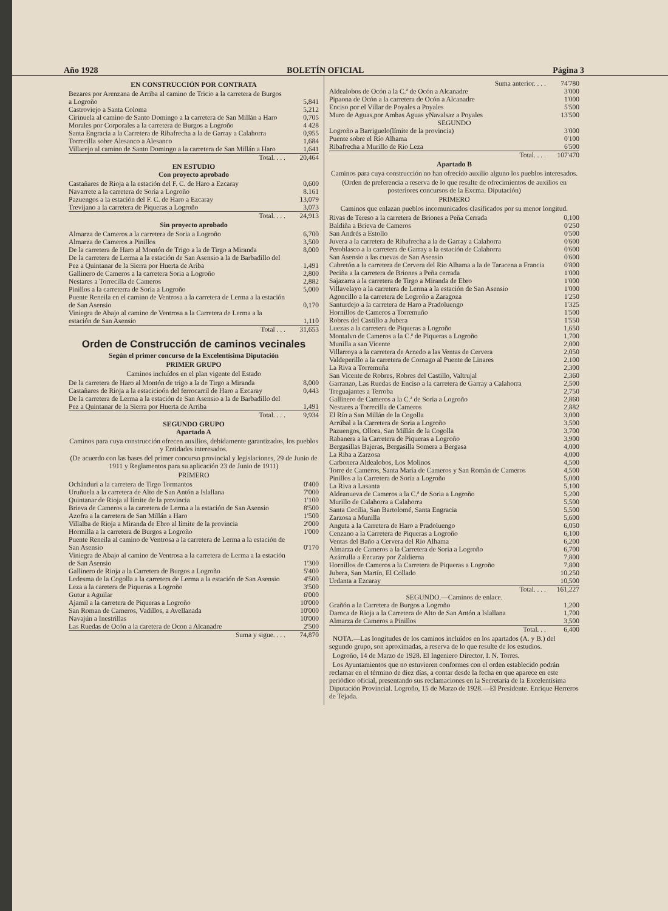Año 1928 BOLETÍN OFICIAL Página 3
EN CONSTRUCCIÓN POR CONTRATA
| Bezares por Arenzana de Arriba al camino de Tricio a la carretera de Burgos a Logroño | 5,841 |
| Castroviejo a Santa Coloma | 5,212 |
| Cirinuela al camino de Santo Domingo a la carretera de San Millán a Haro | 0,705 |
| Morales por Corporales a la carretera de Burgos a Logroño | 4 428 |
| Santa Engracia a la Carretera de Ribafrecha a la de Garray a Calahorra | 0,955 |
| Torrecilla sobre Alesanco a Alesanco | 1,684 |
| Villarejo al camino de Santo Domingo a la carretera de San Millán a Haro | 1,641 |
| Total. . . . | 20,464 |
EN ESTUDIO
Con proyecto aprobado
| Castañares de Rioja a la estación del F. C. de Haro a Ezcaray | 0,600 |
| Navarrete a la carretera de Soria a Logroño | 8.161 |
| Pazuengos a la estación del F. C. de Haro a Ezcaray | 13,079 |
| Trevijano a la carretera de Piqueras a Logroño | 3,073 |
| Total. . . . | 24,913 |
Sin proyecto aprobado
| Almarza de Cameros a la carretera de Soria a Logroño | 6,700 |
| Almarza de Cameros a Pinillos | 3,500 |
| De la carretera de Haro al Montón de Trigo a la de Tirgo a Miranda | 8,000 |
| De la carretera de Lerma a la estación de San Asensio a la de Barbadillo del Pez a Quintanar de la Sierra por Huerta de Ariba | 1,491 |
| Gallinero de Cameros a la carretera Soria a Logroño | 2,800 |
| Nestares a Torrecilla de Cameros | 2,882 |
| Pinillos a la carreterra de Soria a Logroño | 5,000 |
| Puente Reneila en el camino de Ventrosa a la carretera de Lerma a la estación de San Asensio | 0,170 |
| Viniegra de Abajo al camino de Ventrosa a la Carretera de Lerma a la estación de San Asensio | 1,110 |
| Total . . . | 31,653 |
Orden de Construcción de caminos vecinales
Según el primer concurso de la Excelentísima Diputación
PRIMER GRUPO
Caminos incluídos en el plan vigente del Estado
| De la carretera de Haro al Montón de trigo a la de Tirgo a Miranda | 8,000 |
| Castañares de Rioja a la estacicioón del ferrocarril de Haro a Ezcaray | 0,443 |
| De la carretera de Lerma a la estación de San Asensio a la de Barbadillo del Pez a Quintanar de la Sierra por Huerta de Arriba | 1,491 |
| Total. . . . | 9,934 |
SEGUNDO GRUPO
Apartado A
Caminos para cuya construcción ofrecen auxilios, debidamente garantizados, los pueblos y Entidades interesados.
(De acuerdo con las bases del primer concurso provincial y legislaciones, 29 de Junio de 1911 y Reglamentos para su aplicación 23 de Junio de 1911)
PRIMERO
| Ochánduri a la carretera de Tirgo Tormantos | 0'400 |
| Uruñuela a la carretera de Alto de San Antón a Islallana | 7'000 |
| Quintanar de Rioja al límite de la provincia | 1'100 |
| Brieva de Cameros a la carretera de Lerma a la estación de San Asensio | 8'500 |
| Azofra a la carretera de San Millán a Haro | 1'500 |
| Villalba de Rioja a Miranda de Ebro al límite de la provincia | 2'000 |
| Hormilla a la carretera de Burgos a Logroño | 1'000 |
| Puente Reneila al camino de Ventrosa a la carretera de Lerma a la estación de San Asensio | 0'170 |
| Viniegra de Abajo al camino de Ventrosa a la carretera de Lerma a la estación de San Asensio | 1'300 |
| Gallinero de Rioja a la Carretera de Burgos a Logroño | 5'400 |
| Ledesma de la Cogolla a la carretera de Lerma a la estación de San Asensio | 4'500 |
| Leza a la caretera de Piqueras a Logroño | 3'500 |
| Gutur a Aguilar | 6'000 |
| Ajamil a la carretera de Piqueras a Logroño | 10'000 |
| San Roman de Cameros, Vadillos, a Avellanada | 10'000 |
| Navajún a Inestrillas | 10'000 |
| Las Ruedas de Ocón a la caretera de Ocon a Alcanadre | 2'500 |
| Suma y sigue. . . . | 74,870 |
| Suma anterior. . . . | 74'780 |
| Aldealobos de Ocón a la C.ª de Ocón a Alcanadre | 3'000 |
| Pipaona de Ocón a la carretera de Ocón a Alcanadre | 1'000 |
| Enciso por el Villar de Poyales a Poyales | 5'500 |
| Muro de Aguas,por Ambas Aguas yNavalsaz a Poyales | 13'500 |
| SEGUNDO | |
| Logroño a Barriguelo(límite de la provincia) | 3'000 |
| Puente sobre el Río Alhama | 0'100 |
| Ribafrecha a Murillo de Rio Leza | 6'500 |
| Total. . . . | 107'470 |
Apartado B
Caminos para cuya construcción no han ofrecido auxilio alguno los pueblos interesados.
(Orden de preferencia a reserva de lo que resulte de ofrecimientos de auxilios en posteriores concursos de la Excma. Diputación)
PRIMERO
Caminos que enlazan pueblos incomunicados clasificados por su menor longitud.
| Rivas de Tereso a la carretera de Briones a Peña Cerrada | 0,100 |
| Baldiña a Brieva de Cameros | 0'250 |
| San Andrés a Estollo | 0'500 |
| Juvera a la carretera de Ribafrecha a la de Garray a Calahorra | 0'600 |
| Peroblasco a la carretera de Garray a la estación de Calahorra | 0'600 |
| San Asensio a las cuevas de San Asensio | 0'600 |
| Cabretón a la carretera de Cervera del Rio Alhama a la de Taracena a Francia | 0'800 |
| Peciña a la carretera de Briones a Peña cerrada | 1'000 |
| Sajazarra a la carretera de Tirgo a Miranda de Ebro | 1'000 |
| Villavelayo a la carretera de Lerma a la estación de San Asensio | 1'000 |
| Agoncillo a la carretera de Logroño a Zaragoza | 1'250 |
| Santurdejo a la carretera de Haro a Pradoluengo | 1'325 |
| Hornillos de Cameros a Torremuño | 1'500 |
| Robres del Castillo a Jubera | 1'550 |
| Luezas a la carretera de Piqueras a Logroño | 1,650 |
| Montalvo de Cameros a la C.ª de Piqueras a Logroño | 1,700 |
| Munilla a san Vicente | 2,000 |
| Villarroya a la carretera de Arnedo a las Ventas de Cervera | 2,050 |
| Valdeperillo a la carretera de Cornago al Puente de Linares | 2,100 |
| La Riva a Torremuña | 2,300 |
| San Vicente de Robres, Robres del Castillo, Valtrujal | 2,360 |
| Garranzo, Las Ruedas de Enciso a la carretera de Garray a Calahorra | 2,500 |
| Treguajantes a Terroba | 2,750 |
| Gallinero de Cameros a la C.ª de Soria a Logroño | 2,860 |
| Nestares a Torrecilla de Cameros | 2,882 |
| El Río a San Millán de la Cogolla | 3,000 |
| Arrúbal a la Carretera de Soria a Logroño | 3,500 |
| Pazuengos, Ollora, San Millán de la Cogolla | 3,700 |
| Rabanera a la Carretera de Piqueras a Logroño | 3,900 |
| Bergasillas Bajeras, Bergasilla Somera a Bergasa | 4,000 |
| La Riba a Zarzosa | 4,000 |
| Carbonera Aldealobos, Los Molinos | 4,500 |
| Torre de Cameros, Santa María de Cameros y San Román de Cameros | 4,500 |
| Pinillos a la Carretera de Soria a Logroño | 5,000 |
| La Riva a Lasanta | 5,100 |
| Aldeanueva de Cameros a la C.ª de Soria a Logroño | 5,200 |
| Murillo de Calahorra a Calahorra | 5,500 |
| Santa Cecilia, San Bartolomé, Santa Engracia | 5,500 |
| Zarzosa a Munilla | 5,600 |
| Anguta a la Carretera de Haro a Pradoluengo | 6,050 |
| Cenzano a la Carretera de Piqueras a Logroño | 6,100 |
| Ventas del Baño a Cervera del Río Alhama | 6,200 |
| Almarza de Cameros a la Carretera de Soria a Logroño | 6,700 |
| Azárrulla a Ezcaray por Zaldierna | 7,800 |
| Hornillos de Cameros a la Carretera de Piqueras a Logroño | 7,800 |
| Jubera, San Martín, El Collado | 10,250 |
| Urdanta a Ezcaray | 10,500 |
| Total. . . . | 161,227 |
| SEGUNDO.—Caminos de enlace. | |
| Grañón a la Carretera de Burgos a Logroño | 1,200 |
| Daroca de Rioja a la Carretera de Alto de San Antón a Islallana | 1,700 |
| Almarza de Cameros a Pinillos | 3,500 |
| Total. . . | 6,400 |
NOTA.—Las longitudes de los caminos incluídos en los apartados (A. y B.) del segundo grupo, son aproximadas, a reserva de lo que resulte de los estudios.
Logroño, 14 de Marzo de 1928. El Ingeniero Director, I. N. Torres.
Los Ayuntamientos que no estuvieren conformes con el orden establecido podrán reclamar en el término de diez días, a contar desde la fecha en que aparece en este periódico oficial, presentando sus reclamaciones en la Secretaría de la Excelentísima Diputación Provincial. Logroño, 15 de Marzo de 1928.—El Presidente. Enrique Herreros de Tejada.